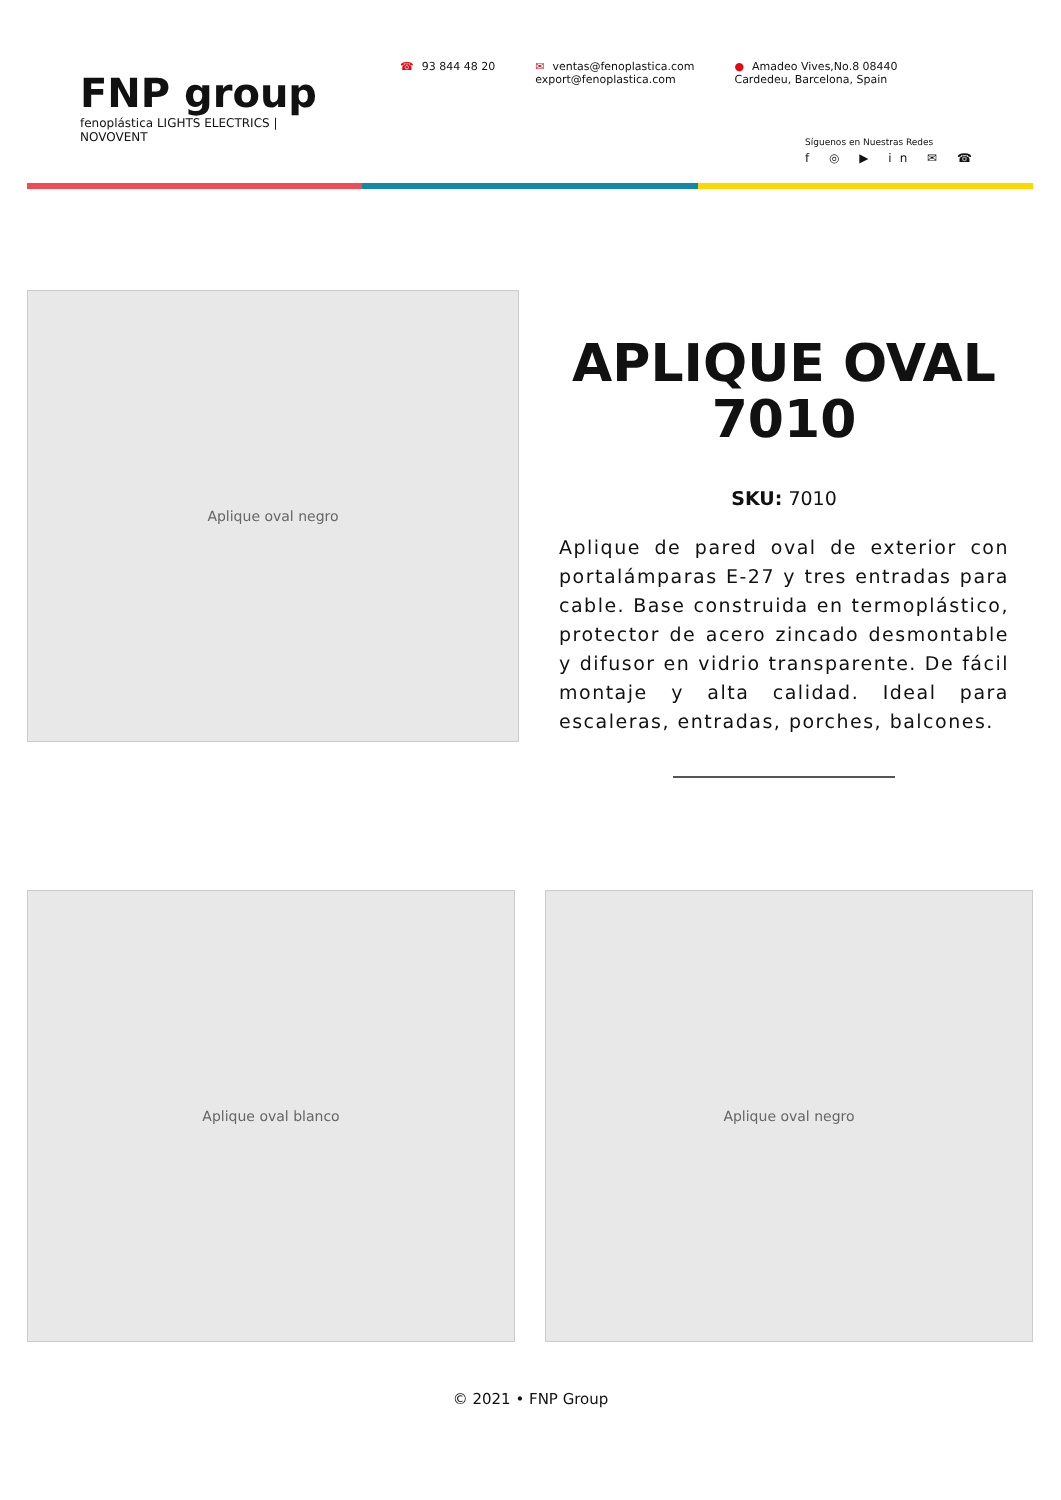FNP group
fenoplástica LIGHTS ELECTRICS | NOVOVENT
☎ 93 844 48 20 ✉ ventas@fenoplastica.com
export@fenoplastica.com
● Amadeo Vives,No.8 08440
Cardedeu, Barcelona, Spain
Síguenos en Nuestras Redes
f ◎ ▶ in ✉ ☎
Aplique oval negro
APLIQUE OVAL 7010
SKU: 7010
Aplique de pared oval de exterior con portalámparas E-27 y tres entradas para cable. Base construida en termoplástico, protector de acero zincado desmontable y difusor en vidrio transparente. De fácil montaje y alta calidad. Ideal para escaleras, entradas, porches, balcones.
Aplique oval blanco Aplique oval negro
© 2021 • FNP Group